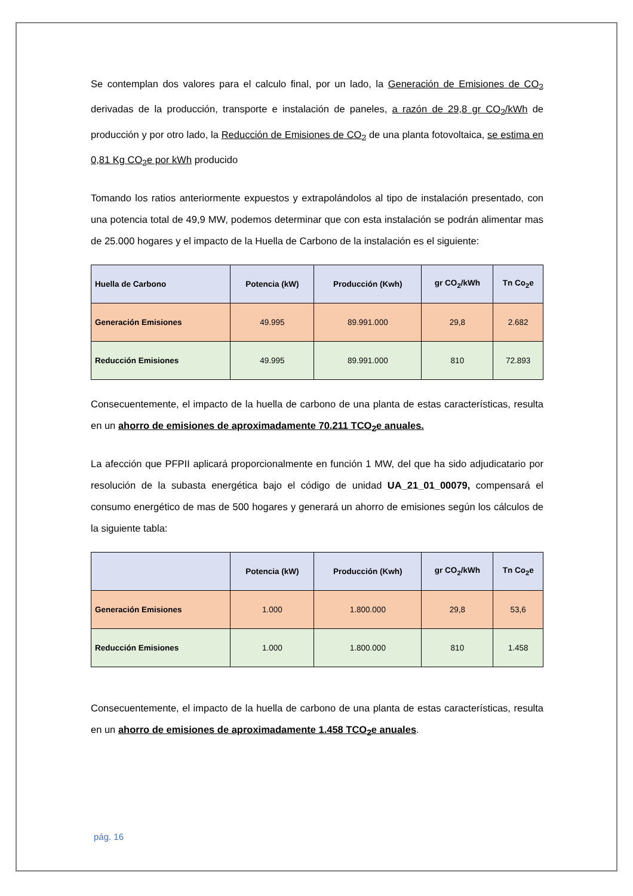Se contemplan dos valores para el calculo final, por un lado, la Generación de Emisiones de CO<sub>2</sub> derivadas de la producción, transporte e instalación de paneles, a razón de 29,8 gr CO<sub>2</sub>/kWh de producción y por otro lado, la Reducción de Emisiones de CO<sub>2</sub> de una planta fotovoltaica, se estima en 0,81 Kg CO<sub>2</sub>e por kWh producido
Tomando los ratios anteriormente expuestos y extrapolándolos al tipo de instalación presentado, con una potencia total de 49,9 MW, podemos determinar que con esta instalación se podrán alimentar mas de 25.000 hogares y el impacto de la Huella de Carbono de la instalación es el siguiente:
| Huella de Carbono | Potencia (kW) | Producción (Kwh) | gr CO<sub>2</sub>/kWh | Tn Co<sub>2</sub>e |
| --- | --- | --- | --- | --- |
| Generación Emisiones | 49.995 | 89.991.000 | 29,8 | 2.682 |
| Reducción Emisiones | 49.995 | 89.991.000 | 810 | 72.893 |
Consecuentemente, el impacto de la huella de carbono de una planta de estas características, resulta en un ahorro de emisiones de aproximadamente 70.211 TCO<sub>2</sub>e anuales.
La afección que PFPII aplicará proporcionalmente en función 1 MW, del que ha sido adjudicatario por resolución de la subasta energética bajo el código de unidad UA_21_01_00079, compensará el consumo energético de mas de 500 hogares y generará un ahorro de emisiones según los cálculos de la siguiente tabla:
| | Potencia (kW) | Producción (Kwh) | gr CO<sub>2</sub>/kWh | Tn Co<sub>2</sub>e |
| --- | --- | --- | --- | --- |
| Generación Emisiones | 1.000 | 1.800.000 | 29,8 | 53,6 |
| Reducción Emisiones | 1.000 | 1.800.000 | 810 | 1.458 |
Consecuentemente, el impacto de la huella de carbono de una planta de estas características, resulta en un ahorro de emisiones de aproximadamente 1.458 TCO<sub>2</sub>e anuales.
pág. 16